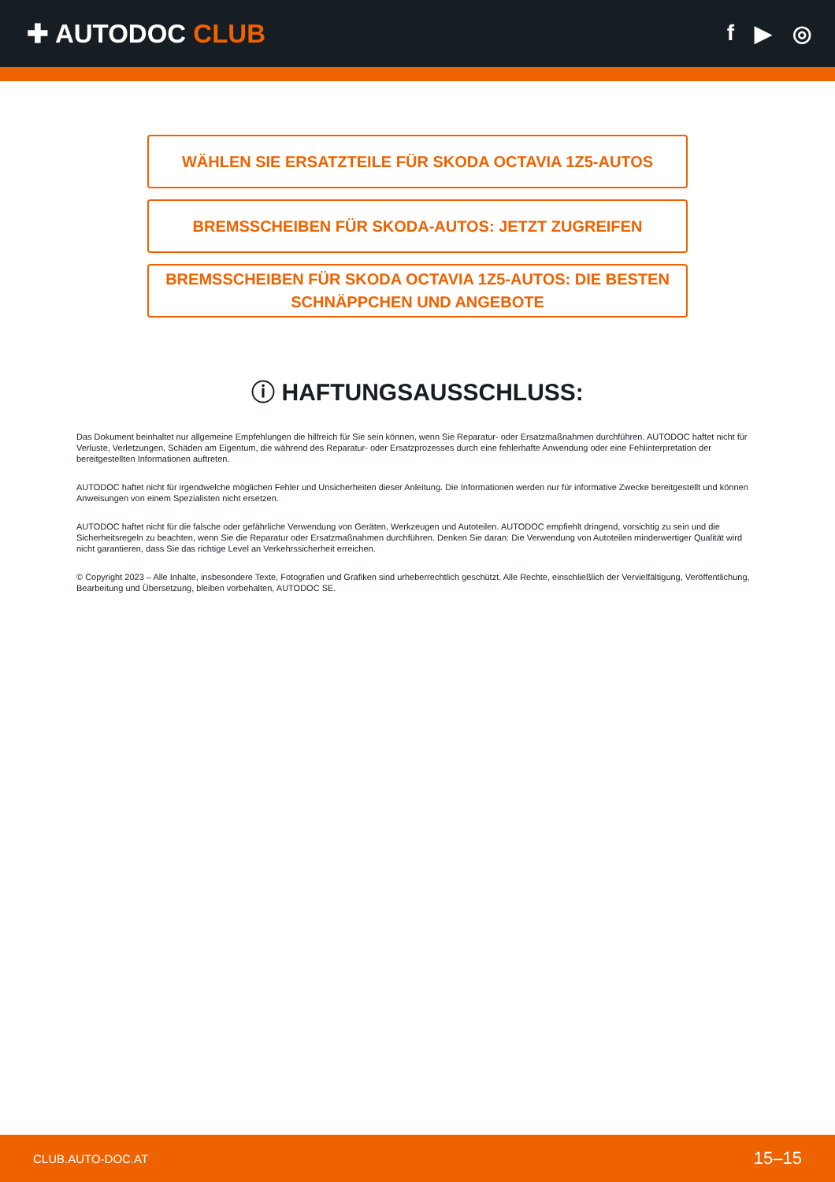✚ AUTODOC CLUB
f ▶ ◎
WÄHLEN SIE ERSATZTEILE FÜR SKODA OCTAVIA 1Z5-AUTOS
BREMSSCHEIBEN FÜR SKODA-AUTOS: JETZT ZUGREIFEN
BREMSSCHEIBEN FÜR SKODA OCTAVIA 1Z5-AUTOS: DIE BESTEN SCHNÄPPCHEN UND ANGEBOTE
ⓘ HAFTUNGSAUSSCHLUSS:
Das Dokument beinhaltet nur allgemeine Empfehlungen die hilfreich für Sie sein können, wenn Sie Reparatur- oder Ersatzmaßnahmen durchführen. AUTODOC haftet nicht für Verluste, Verletzungen, Schäden am Eigentum, die während des Reparatur- oder Ersatzprozesses durch eine fehlerhafte Anwendung oder eine Fehlinterpretation der bereitgestellten Informationen auftreten.
AUTODOC haftet nicht für irgendwelche möglichen Fehler und Unsicherheiten dieser Anleitung. Die Informationen werden nur für informative Zwecke bereitgestellt und können Anweisungen von einem Spezialisten nicht ersetzen.
AUTODOC haftet nicht für die falsche oder gefährliche Verwendung von Geräten, Werkzeugen und Autoteilen. AUTODOC empfiehlt dringend, vorsichtig zu sein und die Sicherheitsregeln zu beachten, wenn Sie die Reparatur oder Ersatzmaßnahmen durchführen. Denken Sie daran: Die Verwendung von Autoteilen minderwertiger Qualität wird nicht garantieren, dass Sie das richtige Level an Verkehrssicherheit erreichen.
© Copyright 2023 – Alle Inhalte, insbesondere Texte, Fotografien und Grafiken sind urheberrechtlich geschützt. Alle Rechte, einschließlich der Vervielfältigung, Veröffentlichung, Bearbeitung und Übersetzung, bleiben vorbehalten, AUTODOC SE.
CLUB.AUTO-DOC.AT 15–15